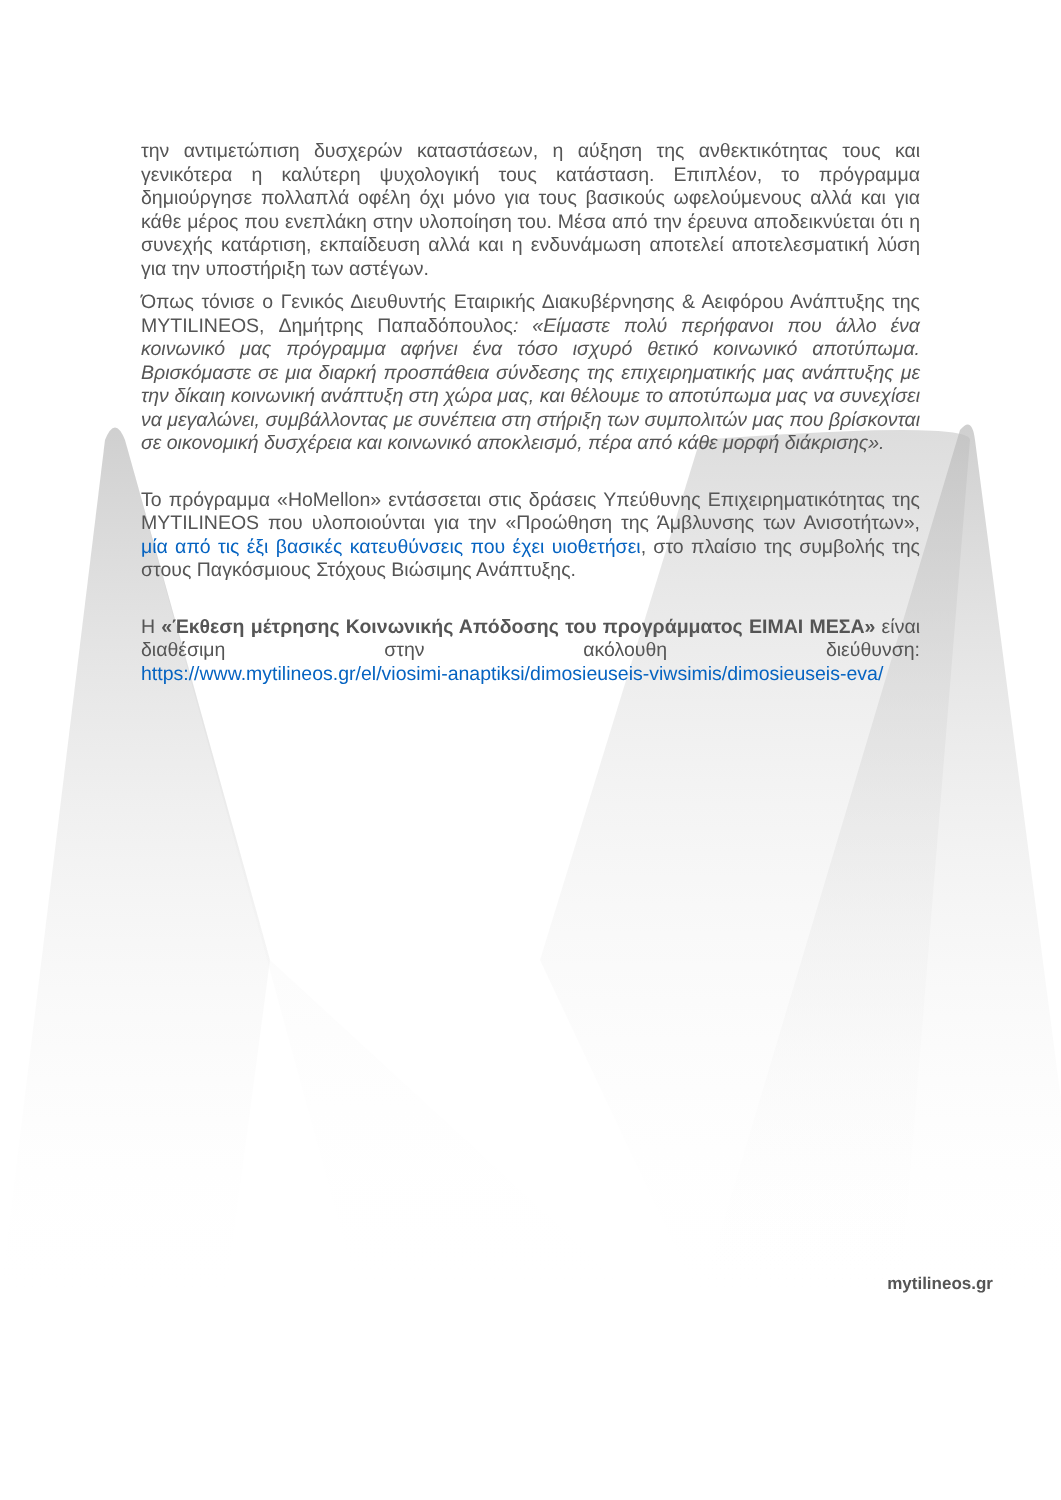την αντιμετώπιση δυσχερών καταστάσεων, η αύξηση της ανθεκτικότητας τους και γενικότερα η καλύτερη ψυχολογική τους κατάσταση. Επιπλέον, το πρόγραμμα δημιούργησε πολλαπλά οφέλη όχι μόνο για τους βασικούς ωφελούμενους αλλά και για κάθε μέρος που ενεπλάκη στην υλοποίηση του. Μέσα από την έρευνα αποδεικνύεται ότι η συνεχής κατάρτιση, εκπαίδευση αλλά και η ενδυνάμωση αποτελεί αποτελεσματική λύση για την υποστήριξη των αστέγων.
Όπως τόνισε ο Γενικός Διευθυντής Εταιρικής Διακυβέρνησης & Αειφόρου Ανάπτυξης της MYTILINEOS, Δημήτρης Παπαδόπουλος: «Είμαστε πολύ περήφανοι που άλλο ένα κοινωνικό μας πρόγραμμα αφήνει ένα τόσο ισχυρό θετικό κοινωνικό αποτύπωμα. Βρισκόμαστε σε μια διαρκή προσπάθεια σύνδεσης της επιχειρηματικής μας ανάπτυξης με την δίκαιη κοινωνική ανάπτυξη στη χώρα μας, και θέλουμε το αποτύπωμα μας να συνεχίσει να μεγαλώνει, συμβάλλοντας με συνέπεια στη στήριξη των συμπολιτών μας που βρίσκονται σε οικονομική δυσχέρεια και κοινωνικό αποκλεισμό, πέρα από κάθε μορφή διάκρισης».
Το πρόγραμμα «HoMellon» εντάσσεται στις δράσεις Υπεύθυνης Επιχειρηματικότητας της MYTILINEOS που υλοποιούνται για την «Προώθηση της Άμβλυνσης των Ανισοτήτων», μία από τις έξι βασικές κατευθύνσεις που έχει υιοθετήσει, στο πλαίσιο της συμβολής της στους Παγκόσμιους Στόχους Βιώσιμης Ανάπτυξης.
Η «Έκθεση μέτρησης Κοινωνικής Απόδοσης του προγράμματος ΕΙΜΑΙ ΜΕΣΑ» είναι διαθέσιμη στην ακόλουθη διεύθυνση:
https://www.mytilineos.gr/el/viosimi-anaptiksi/dimosieuseis-viwsimis/dimosieuseis-eva/
mytilineos.gr